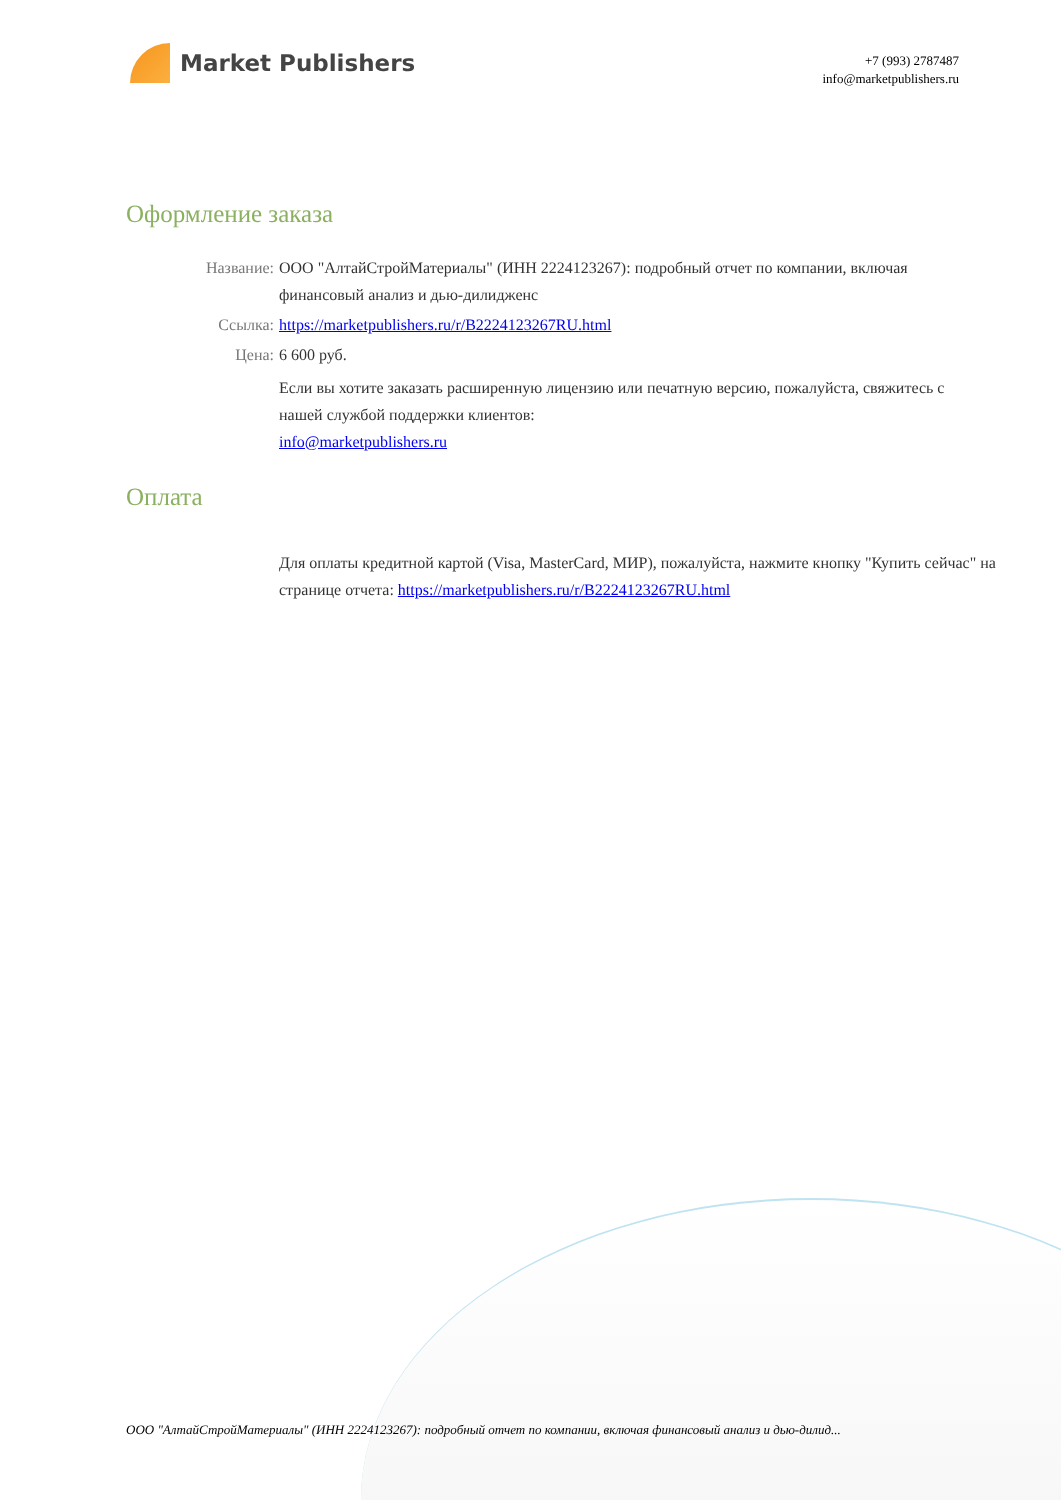Market Publishers
+7 (993) 2787487
info@marketpublishers.ru
Оформление заказа
Название: ООО "АлтайСтройМатериалы" (ИНН 2224123267): подробный отчет по компании, включая финансовый анализ и дью-дилидженс
Ссылка: https://marketpublishers.ru/r/B2224123267RU.html
Цена: 6 600 руб.
Если вы хотите заказать расширенную лицензию или печатную версию, пожалуйста, свяжитесь с нашей службой поддержки клиентов:
info@marketpublishers.ru
Оплата
Для оплаты кредитной картой (Visa, MasterCard, МИР), пожалуйста, нажмите кнопку "Купить сейчас" на странице отчета: https://marketpublishers.ru/r/B2224123267RU.html
ООО "АлтайСтройМатериалы" (ИНН 2224123267): подробный отчет по компании, включая финансовый анализ и дью-дилид...